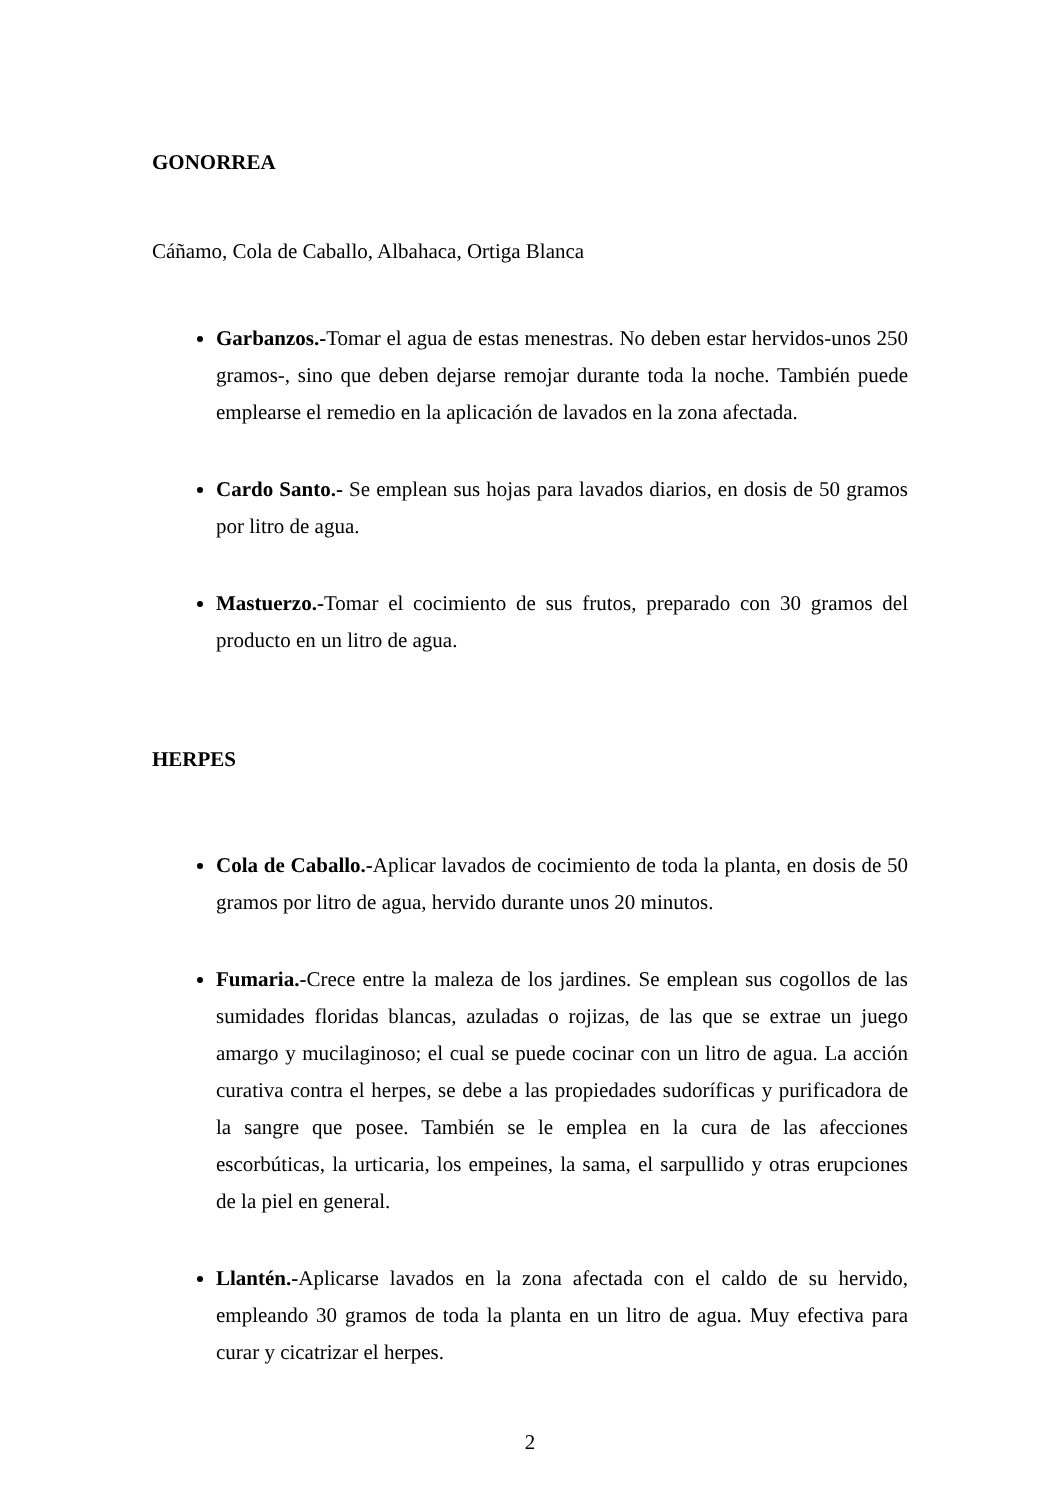GONORREA
Cáñamo, Cola de Caballo, Albahaca, Ortiga Blanca
Garbanzos.-Tomar el agua de estas menestras. No deben estar hervidos-unos 250 gramos-, sino que deben dejarse remojar durante toda la noche. También puede emplearse el remedio en la aplicación de lavados en la zona afectada.
Cardo Santo.- Se emplean sus hojas para lavados diarios, en dosis de 50 gramos por litro de agua.
Mastuerzo.-Tomar el cocimiento de sus frutos, preparado con 30 gramos del producto en un litro de agua.
HERPES
Cola de Caballo.-Aplicar lavados de cocimiento de toda la planta, en dosis de 50 gramos por litro de agua, hervido durante unos 20 minutos.
Fumaria.-Crece entre la maleza de los jardines. Se emplean sus cogollos de las sumidades floridas blancas, azuladas o rojizas, de las que se extrae un juego amargo y mucilaginoso; el cual se puede cocinar con un litro de agua. La acción curativa contra el herpes, se debe a las propiedades sudoríficas y purificadora de la sangre que posee. También se le emplea en la cura de las afecciones escorbúticas, la urticaria, los empeines, la sama, el sarpullido y otras erupciones de la piel en general.
Llantén.-Aplicarse lavados en la zona afectada con el caldo de su hervido, empleando 30 gramos de toda la planta en un litro de agua. Muy efectiva para curar y cicatrizar el herpes.
2